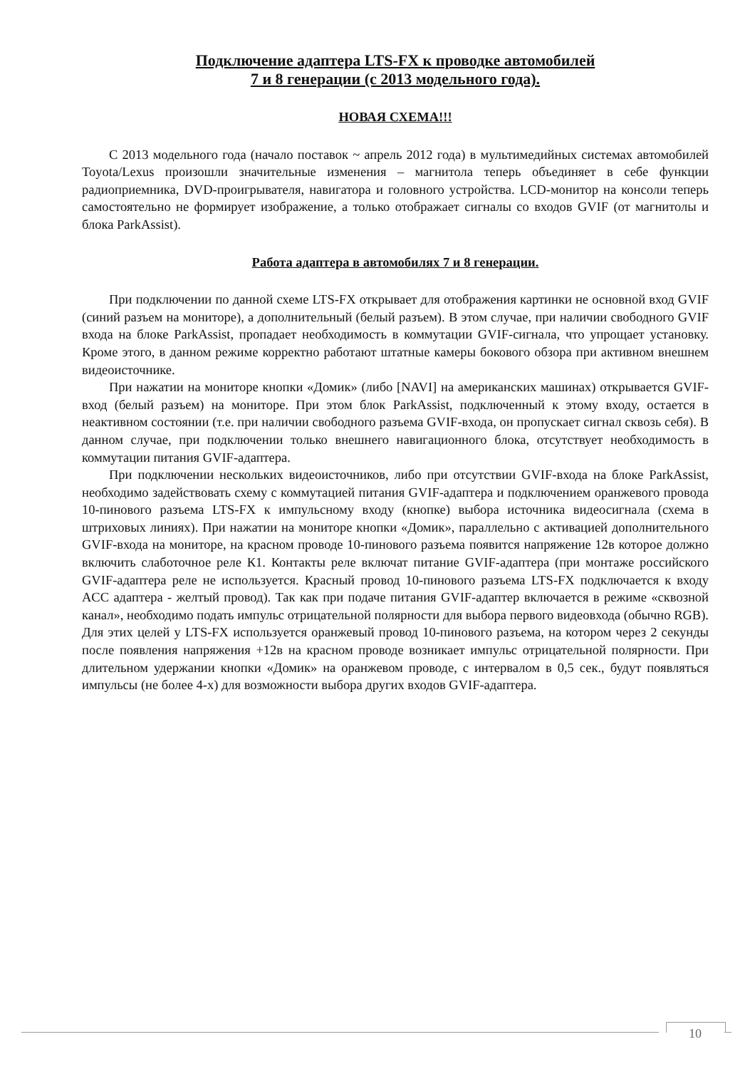Подключение адаптера LTS-FX к проводке автомобилей
7 и 8 генерации (с 2013 модельного года).
НОВАЯ СХЕМА!!!
С 2013 модельного года (начало поставок ~ апрель 2012 года) в мультимедийных системах автомобилей Toyota/Lexus произошли значительные изменения – магнитола теперь объединяет в себе функции радиоприемника, DVD-проигрывателя, навигатора и головного устройства. LCD-монитор на консоли теперь самостоятельно не формирует изображение, а только отображает сигналы со входов GVIF (от магнитолы и блока ParkAssist).
Работа адаптера в автомобилях 7 и 8 генерации.
При подключении по данной схеме LTS-FX открывает для отображения картинки не основной вход GVIF (синий разъем на мониторе), а дополнительный (белый разъем). В этом случае, при наличии свободного GVIF входа на блоке ParkAssist, пропадает необходимость в коммутации GVIF-сигнала, что упрощает установку. Кроме этого, в данном режиме корректно работают штатные камеры бокового обзора при активном внешнем видеоисточнике.
При нажатии на мониторе кнопки «Домик» (либо [NAVI] на американских машинах) открывается GVIF-вход (белый разъем) на мониторе. При этом блок ParkAssist, подключенный к этому входу, остается в неактивном состоянии (т.е. при наличии свободного разъема GVIF-входа, он пропускает сигнал сквозь себя). В данном случае, при подключении только внешнего навигационного блока, отсутствует необходимость в коммутации питания GVIF-адаптера.
При подключении нескольких видеоисточников, либо при отсутствии GVIF-входа на блоке ParkAssist, необходимо задействовать схему с коммутацией питания GVIF-адаптера и подключением оранжевого провода 10-пинового разъема LTS-FX к импульсному входу (кнопке) выбора источника видеосигнала (схема в штриховых линиях). При нажатии на мониторе кнопки «Домик», параллельно с активацией дополнительного GVIF-входа на мониторе, на красном проводе 10-пинового разъема появится напряжение 12в которое должно включить слаботочное реле К1. Контакты реле включат питание GVIF-адаптера (при монтаже российского GVIF-адаптера реле не используется. Красный провод 10-пинового разъема LTS-FX подключается к входу ACC адаптера - желтый провод). Так как при подаче питания GVIF-адаптер включается в режиме «сквозной канал», необходимо подать импульс отрицательной полярности для выбора первого видеовхода (обычно RGB). Для этих целей у LTS-FX используется оранжевый провод 10-пинового разъема, на котором через 2 секунды после появления напряжения +12в на красном проводе возникает импульс отрицательной полярности. При длительном удержании кнопки «Домик» на оранжевом проводе, с интервалом в 0,5 сек., будут появляться импульсы (не более 4-х) для возможности выбора других входов GVIF-адаптера.
10